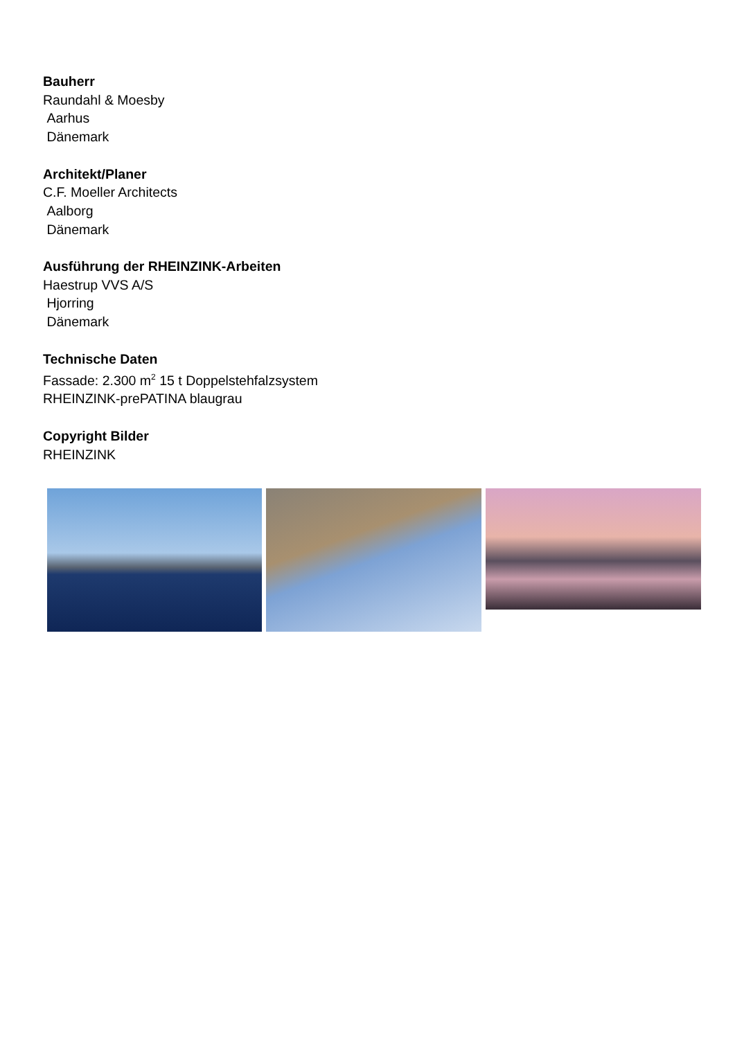Bauherr
Raundahl & Moesby
Aarhus
Dänemark
Architekt/Planer
C.F. Moeller Architects
Aalborg
Dänemark
Ausführung der RHEINZINK-Arbeiten
Haestrup VVS A/S
Hjorring
Dänemark
Technische Daten
Fassade: 2.300 m<sup>2</sup> 15 t Doppelstehfalzsystem
RHEINZINK-prePATINA blaugrau
Copyright Bilder
RHEINZINK